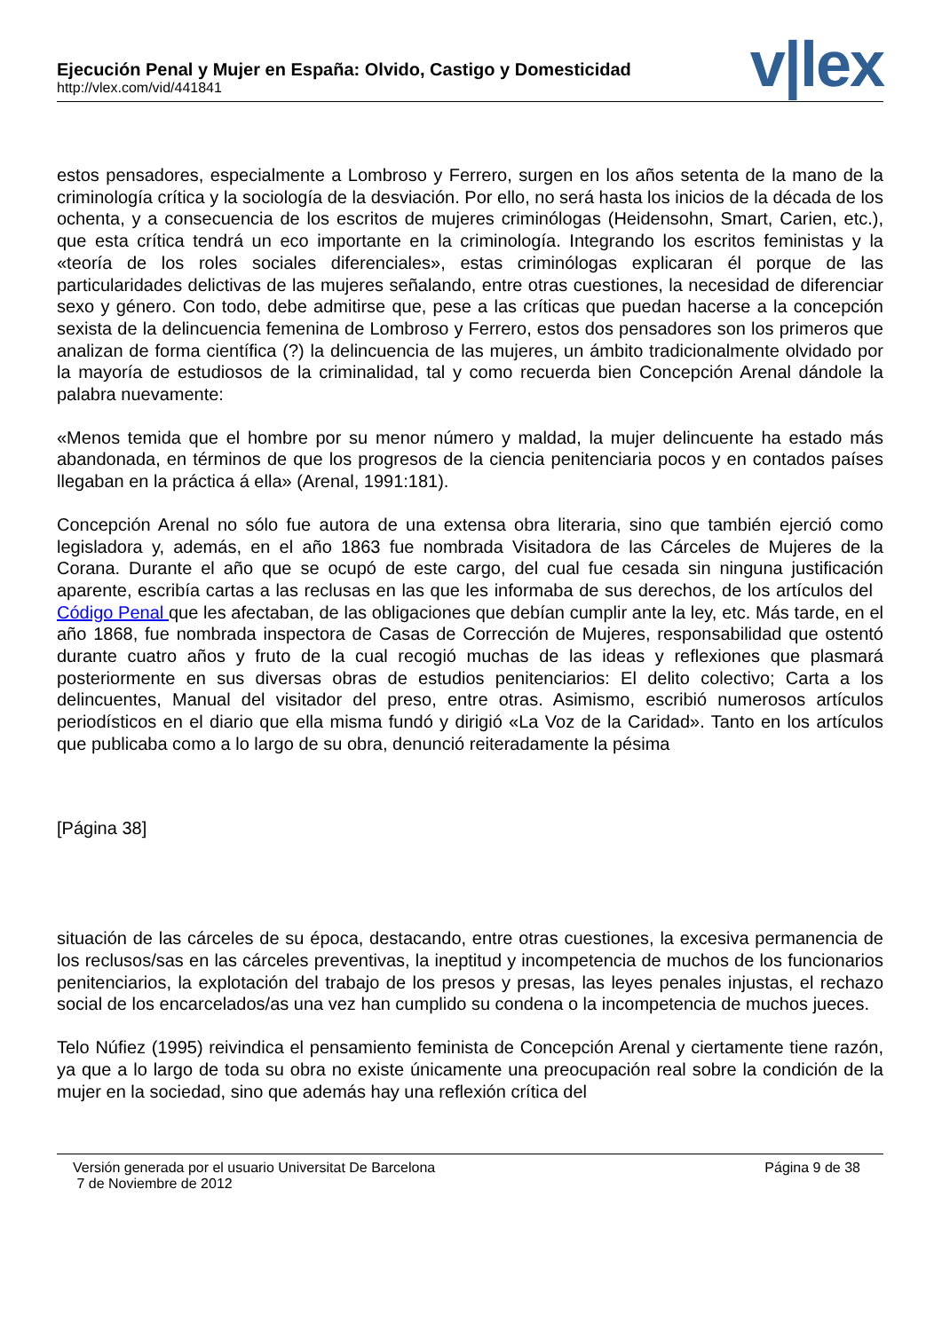Ejecución Penal y Mujer en España: Olvido, Castigo y Domesticidad
http://vlex.com/vid/441841
v|lex
estos pensadores, especialmente a Lombroso y Ferrero, surgen en los años setenta de la mano de la criminología crítica y la sociología de la desviación. Por ello, no será hasta los inicios de la década de los ochenta, y a consecuencia de los escritos de mujeres criminólogas (Heidensohn, Smart, Carien, etc.), que esta crítica tendrá un eco importante en la criminología. Integrando los escritos feministas y la «teoría de los roles sociales diferenciales», estas criminólogas explicaran él porque de las particularidades delictivas de las mujeres señalando, entre otras cuestiones, la necesidad de diferenciar sexo y género. Con todo, debe admitirse que, pese a las críticas que puedan hacerse a la concepción sexista de la delincuencia femenina de Lombroso y Ferrero, estos dos pensadores son los primeros que analizan de forma científica (?) la delincuencia de las mujeres, un ámbito tradicionalmente olvidado por la mayoría de estudiosos de la criminalidad, tal y como recuerda bien Concepción Arenal dándole la palabra nuevamente:
«Menos temida que el hombre por su menor número y maldad, la mujer delincuente ha estado más abandonada, en términos de que los progresos de la ciencia penitenciaria pocos y en contados países llegaban en la práctica á ella» (Arenal, 1991:181).
Concepción Arenal no sólo fue autora de una extensa obra literaria, sino que también ejerció como legisladora y, además, en el año 1863 fue nombrada Visitadora de las Cárceles de Mujeres de la Corana. Durante el año que se ocupó de este cargo, del cual fue cesada sin ninguna justificación aparente, escribía cartas a las reclusas en las que les informaba de sus derechos, de los artículos del Código Penal que les afectaban, de las obligaciones que debían cumplir ante la ley, etc. Más tarde, en el año 1868, fue nombrada inspectora de Casas de Corrección de Mujeres, responsabilidad que ostentó durante cuatro años y fruto de la cual recogió muchas de las ideas y reflexiones que plasmará posteriormente en sus diversas obras de estudios penitenciarios: El delito colectivo; Carta a los delincuentes, Manual del visitador del preso, entre otras. Asimismo, escribió numerosos artículos periodísticos en el diario que ella misma fundó y dirigió «La Voz de la Caridad». Tanto en los artículos que publicaba como a lo largo de su obra, denunció reiteradamente la pésima
[Página 38]
situación de las cárceles de su época, destacando, entre otras cuestiones, la excesiva permanencia de los reclusos/sas en las cárceles preventivas, la ineptitud y incompetencia de muchos de los funcionarios penitenciarios, la explotación del trabajo de los presos y presas, las leyes penales injustas, el rechazo social de los encarcelados/as una vez han cumplido su condena o la incompetencia de muchos jueces.
Telo Núfiez (1995) reivindica el pensamiento feminista de Concepción Arenal y ciertamente tiene razón, ya que a lo largo de toda su obra no existe únicamente una preocupación real sobre la condición de la mujer en la sociedad, sino que además hay una reflexión crítica del
Versión generada por el usuario Universitat De Barcelona
7 de Noviembre de 2012
Página 9 de 38